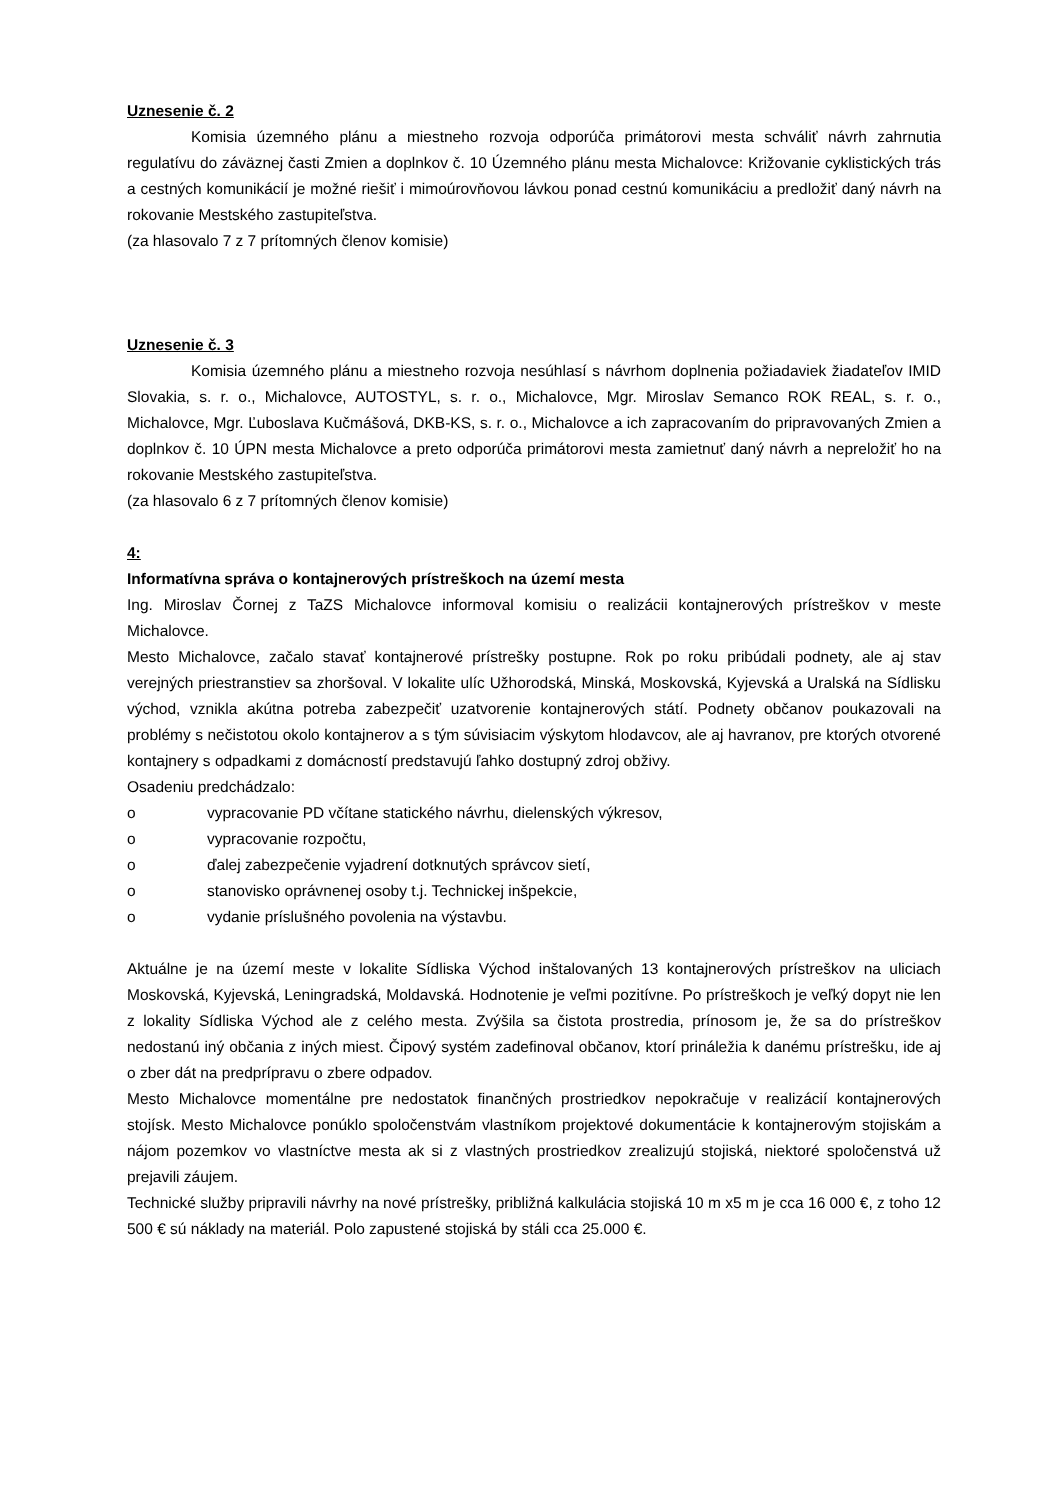Uznesenie č. 2
Komisia územného plánu a miestneho rozvoja odporúča primátorovi mesta schváliť návrh zahrnutia regulatívu do záväznej časti Zmien a doplnkov č. 10 Územného plánu mesta Michalovce: Križovanie cyklistických trás a cestných komunikácií je možné riešiť i mimoúrovňovou lávkou ponad cestnú komunikáciu a predložiť daný návrh na rokovanie Mestského zastupiteľstva.
(za hlasovalo 7 z 7 prítomných členov komisie)
Uznesenie č. 3
Komisia územného plánu a miestneho rozvoja nesúhlasí s návrhom doplnenia požiadaviek žiadateľov IMID Slovakia, s. r. o., Michalovce, AUTOSTYL, s. r. o., Michalovce, Mgr. Miroslav Semanco ROK REAL, s. r. o., Michalovce, Mgr. Ľuboslava Kučmášová, DKB-KS, s. r. o., Michalovce a ich zapracovaním do pripravovaných Zmien a doplnkov č. 10 ÚPN mesta Michalovce a preto odporúča primátorovi mesta zamietnuť daný návrh a nepreložiť ho na rokovanie Mestského zastupiteľstva.
(za hlasovalo 6 z 7 prítomných členov komisie)
4:
Informatívna správa o kontajnerových prístreškoch na území mesta
Ing. Miroslav Čornej z TaZS Michalovce informoval komisiu o realizácii kontajnerových prístreškov v meste Michalovce.
Mesto Michalovce, začalo stavať kontajnerové prístrešky postupne. Rok po roku pribúdali podnety, ale aj stav verejných priestranstiev sa zhoršoval. V lokalite ulíc Užhorodská, Minská, Moskovská, Kyjevská a Uralská na Sídlisku východ, vznikla akútna potreba zabezpečiť uzatvorenie kontajnerových státí. Podnety občanov poukazovali na problémy s nečistotou okolo kontajnerov a s tým súvisiacim výskytom hlodavcov, ale aj havranov, pre ktorých otvorené kontajnery s odpadkami z domácností predstavujú ľahko dostupný zdroj obživy.
Osadeniu predchádzalo:
o vypracovanie PD včítane statického návrhu, dielenských výkresov,
o vypracovanie rozpočtu,
o ďalej zabezpečenie vyjadrení dotknutých správcov sietí,
o stanovisko oprávnenej osoby t.j. Technickej inšpekcie,
o vydanie príslušného povolenia na výstavbu.
Aktuálne je na území meste v lokalite Sídliska Východ inštalovaných 13 kontajnerových prístreškov na uliciach Moskovská, Kyjevská, Leningradská, Moldavská. Hodnotenie je veľmi pozitívne. Po prístreškoch je veľký dopyt nie len z lokality Sídliska Východ ale z celého mesta. Zvýšila sa čistota prostredia, prínosom je, že sa do prístreškov nedostanú iný občania z iných miest. Čipový systém zadefinoval občanov, ktorí prináležia k danému prístrešku, ide aj o zber dát na predprípravu o zbere odpadov.
Mesto Michalovce momentálne pre nedostatok finančných prostriedkov nepokračuje v realizácií kontajnerových stojísk. Mesto Michalovce ponúklo spoločenstvám vlastníkom projektové dokumentácie k kontajnerovým stojiskám a nájom pozemkov vo vlastníctve mesta ak si z vlastných prostriedkov zrealizujú stojiská, niektoré spoločenstvá už prejavili záujem.
Technické služby pripravili návrhy na nové prístrešky, približná kalkulácia stojiská 10 m x5 m je cca 16 000 €, z toho 12 500 € sú náklady na materiál. Polo zapustené stojiská by stáli cca 25.000 €.